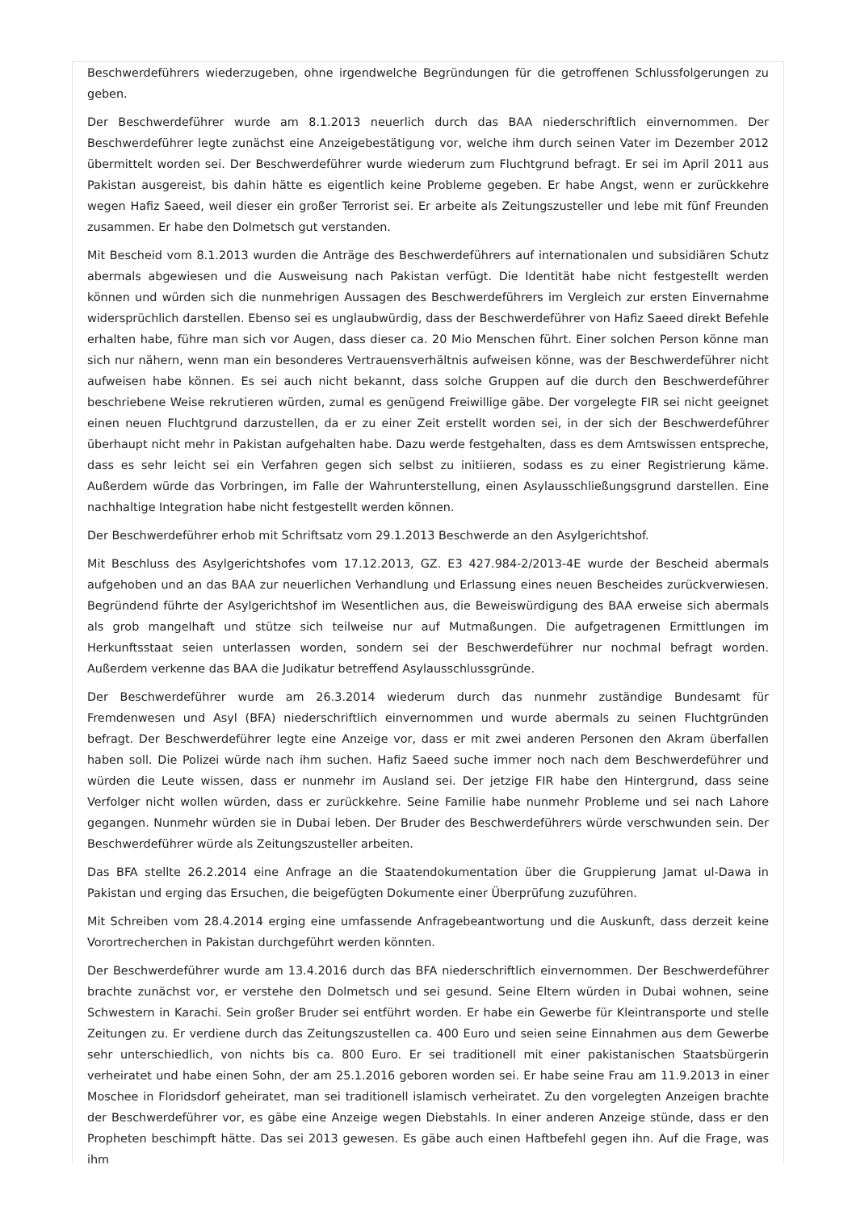Beschwerdeführers wiederzugeben, ohne irgendwelche Begründungen für die getroffenen Schlussfolgerungen zu geben.
Der Beschwerdeführer wurde am 8.1.2013 neuerlich durch das BAA niederschriftlich einvernommen. Der Beschwerdeführer legte zunächst eine Anzeigebestätigung vor, welche ihm durch seinen Vater im Dezember 2012 übermittelt worden sei. Der Beschwerdeführer wurde wiederum zum Fluchtgrund befragt. Er sei im April 2011 aus Pakistan ausgereist, bis dahin hätte es eigentlich keine Probleme gegeben. Er habe Angst, wenn er zurückkehre wegen Hafiz Saeed, weil dieser ein großer Terrorist sei. Er arbeite als Zeitungszusteller und lebe mit fünf Freunden zusammen. Er habe den Dolmetsch gut verstanden.
Mit Bescheid vom 8.1.2013 wurden die Anträge des Beschwerdeführers auf internationalen und subsidiären Schutz abermals abgewiesen und die Ausweisung nach Pakistan verfügt. Die Identität habe nicht festgestellt werden können und würden sich die nunmehrigen Aussagen des Beschwerdeführers im Vergleich zur ersten Einvernahme widersprüchlich darstellen. Ebenso sei es unglaubwürdig, dass der Beschwerdeführer von Hafiz Saeed direkt Befehle erhalten habe, führe man sich vor Augen, dass dieser ca. 20 Mio Menschen führt. Einer solchen Person könne man sich nur nähern, wenn man ein besonderes Vertrauensverhältnis aufweisen könne, was der Beschwerdeführer nicht aufweisen habe können. Es sei auch nicht bekannt, dass solche Gruppen auf die durch den Beschwerdeführer beschriebene Weise rekrutieren würden, zumal es genügend Freiwillige gäbe. Der vorgelegte FIR sei nicht geeignet einen neuen Fluchtgrund darzustellen, da er zu einer Zeit erstellt worden sei, in der sich der Beschwerdeführer überhaupt nicht mehr in Pakistan aufgehalten habe. Dazu werde festgehalten, dass es dem Amtswissen entspreche, dass es sehr leicht sei ein Verfahren gegen sich selbst zu initiieren, sodass es zu einer Registrierung käme. Außerdem würde das Vorbringen, im Falle der Wahrunterstellung, einen Asylausschließungsgrund darstellen. Eine nachhaltige Integration habe nicht festgestellt werden können.
Der Beschwerdeführer erhob mit Schriftsatz vom 29.1.2013 Beschwerde an den Asylgerichtshof.
Mit Beschluss des Asylgerichtshofes vom 17.12.2013, GZ. E3 427.984-2/2013-4E wurde der Bescheid abermals aufgehoben und an das BAA zur neuerlichen Verhandlung und Erlassung eines neuen Bescheides zurückverwiesen. Begründend führte der Asylgerichtshof im Wesentlichen aus, die Beweiswürdigung des BAA erweise sich abermals als grob mangelhaft und stütze sich teilweise nur auf Mutmaßungen. Die aufgetragenen Ermittlungen im Herkunftsstaat seien unterlassen worden, sondern sei der Beschwerdeführer nur nochmal befragt worden. Außerdem verkenne das BAA die Judikatur betreffend Asylausschlussgründe.
Der Beschwerdeführer wurde am 26.3.2014 wiederum durch das nunmehr zuständige Bundesamt für Fremdenwesen und Asyl (BFA) niederschriftlich einvernommen und wurde abermals zu seinen Fluchtgründen befragt. Der Beschwerdeführer legte eine Anzeige vor, dass er mit zwei anderen Personen den Akram überfallen haben soll. Die Polizei würde nach ihm suchen. Hafiz Saeed suche immer noch nach dem Beschwerdeführer und würden die Leute wissen, dass er nunmehr im Ausland sei. Der jetzige FIR habe den Hintergrund, dass seine Verfolger nicht wollen würden, dass er zurückkehre. Seine Familie habe nunmehr Probleme und sei nach Lahore gegangen. Nunmehr würden sie in Dubai leben. Der Bruder des Beschwerdeführers würde verschwunden sein. Der Beschwerdeführer würde als Zeitungszusteller arbeiten.
Das BFA stellte 26.2.2014 eine Anfrage an die Staatendokumentation über die Gruppierung Jamat ul-Dawa in Pakistan und erging das Ersuchen, die beigefügten Dokumente einer Überprüfung zuzuführen.
Mit Schreiben vom 28.4.2014 erging eine umfassende Anfragebeantwortung und die Auskunft, dass derzeit keine Vorortrecherchen in Pakistan durchgeführt werden könnten.
Der Beschwerdeführer wurde am 13.4.2016 durch das BFA niederschriftlich einvernommen. Der Beschwerdeführer brachte zunächst vor, er verstehe den Dolmetsch und sei gesund. Seine Eltern würden in Dubai wohnen, seine Schwestern in Karachi. Sein großer Bruder sei entführt worden. Er habe ein Gewerbe für Kleintransporte und stelle Zeitungen zu. Er verdiene durch das Zeitungszustellen ca. 400 Euro und seien seine Einnahmen aus dem Gewerbe sehr unterschiedlich, von nichts bis ca. 800 Euro. Er sei traditionell mit einer pakistanischen Staatsbürgerin verheiratet und habe einen Sohn, der am 25.1.2016 geboren worden sei. Er habe seine Frau am 11.9.2013 in einer Moschee in Floridsdorf geheiratet, man sei traditionell islamisch verheiratet. Zu den vorgelegten Anzeigen brachte der Beschwerdeführer vor, es gäbe eine Anzeige wegen Diebstahls. In einer anderen Anzeige stünde, dass er den Propheten beschimpft hätte. Das sei 2013 gewesen. Es gäbe auch einen Haftbefehl gegen ihn. Auf die Frage, was ihm